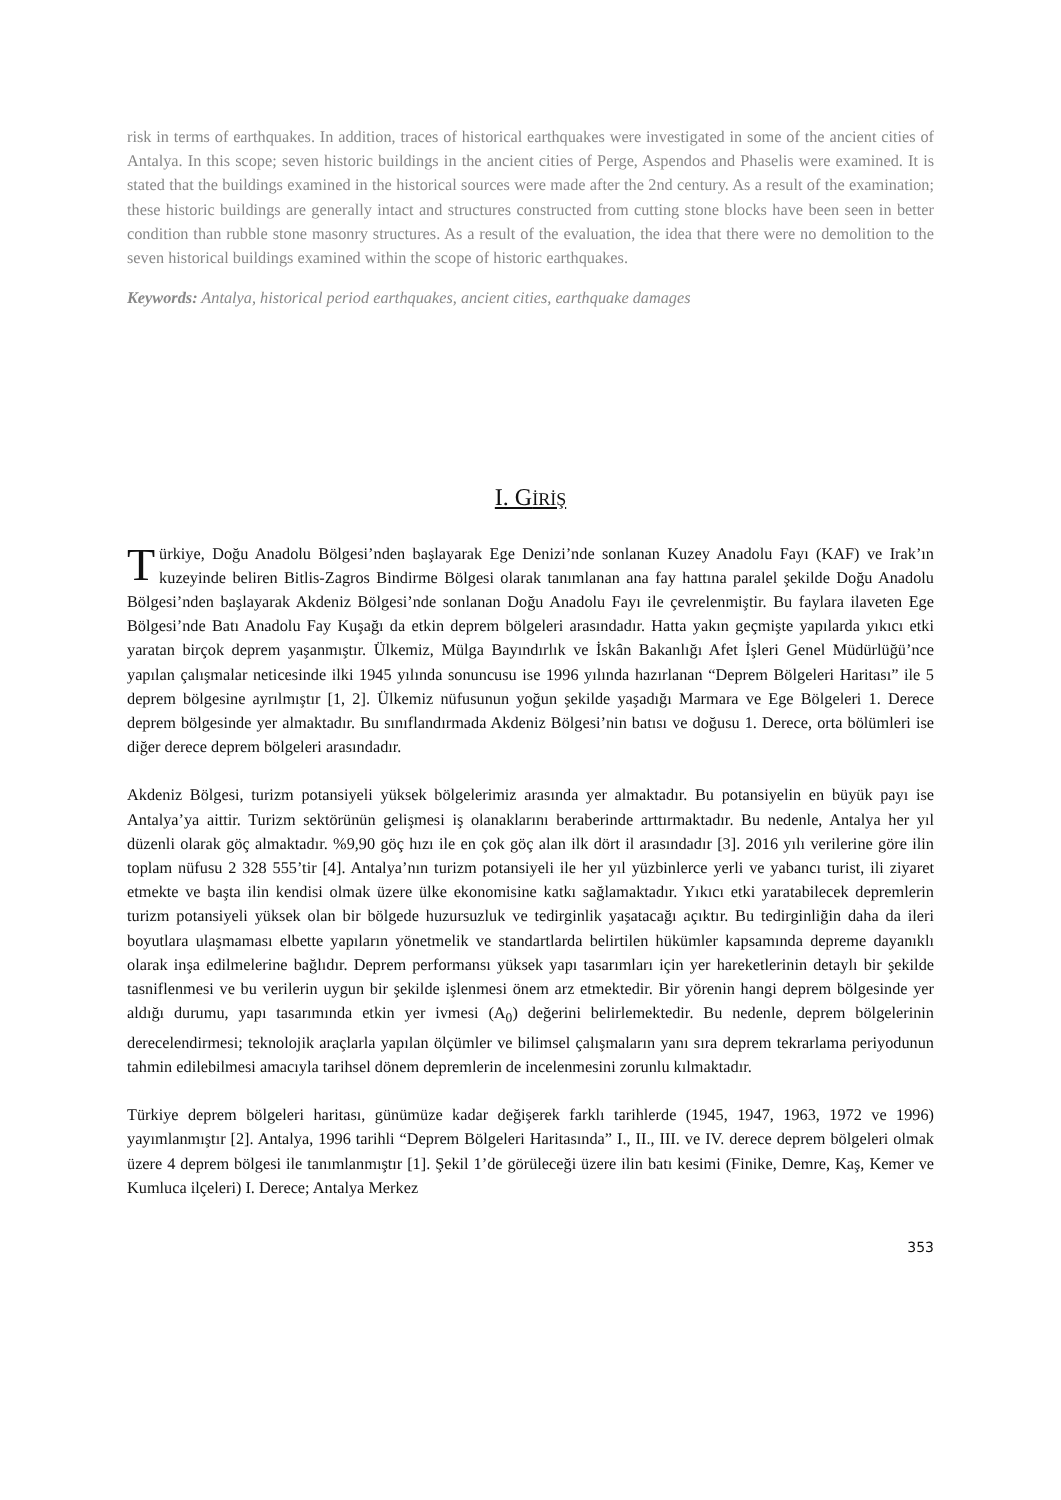risk in terms of earthquakes. In addition, traces of historical earthquakes were investigated in some of the ancient cities of Antalya. In this scope; seven historic buildings in the ancient cities of Perge, Aspendos and Phaselis were examined. It is stated that the buildings examined in the historical sources were made after the 2nd century. As a result of the examination; these historic buildings are generally intact and structures constructed from cutting stone blocks have been seen in better condition than rubble stone masonry structures. As a result of the evaluation, the idea that there were no demolition to the seven historical buildings examined within the scope of historic earthquakes.
Keywords: Antalya, historical period earthquakes, ancient cities, earthquake damages
I. GİRİŞ
Türkiye, Doğu Anadolu Bölgesi’nden başlayarak Ege Denizi’nde sonlanan Kuzey Anadolu Fayı (KAF) ve Irak’ın kuzeyinde beliren Bitlis-Zagros Bindirme Bölgesi olarak tanımlanan ana fay hattına paralel şekilde Doğu Anadolu Bölgesi’nden başlayarak Akdeniz Bölgesi’nde sonlanan Doğu Anadolu Fayı ile çevrelenmiştir. Bu faylara ilaveten Ege Bölgesi’nde Batı Anadolu Fay Kuşağı da etkin deprem bölgeleri arasındadır. Hatta yakın geçmişte yapılarda yıkıcı etki yaratan birçok deprem yaşanmıştır. Ülkemiz, Mülga Bayındırlık ve İskân Bakanlığı Afet İşleri Genel Müdürlüğü’nce yapılan çalışmalar neticesinde ilki 1945 yılında sonuncusu ise 1996 yılında hazırlanan “Deprem Bölgeleri Haritası” ile 5 deprem bölgesine ayrılmıştır [1, 2]. Ülkemiz nüfusunun yoğun şekilde yaşadığı Marmara ve Ege Bölgeleri 1. Derece deprem bölgesinde yer almaktadır. Bu sınıflandırmada Akdeniz Bölgesi’nin batısı ve doğusu 1. Derece, orta bölümleri ise diğer derece deprem bölgeleri arasındadır.
Akdeniz Bölgesi, turizm potansiyeli yüksek bölgelerimiz arasında yer almaktadır. Bu potansiyelin en büyük payı ise Antalya’ya aittir. Turizm sektörünün gelişmesi iş olanaklarını beraberinde arttırmaktadır. Bu nedenle, Antalya her yıl düzenli olarak göç almaktadır. %9,90 göç hızı ile en çok göç alan ilk dört il arasındadır [3]. 2016 yılı verilerine göre ilin toplam nüfusu 2 328 555’tir [4]. Antalya’nın turizm potansiyeli ile her yıl yüzbinlerce yerli ve yabancı turist, ili ziyaret etmekte ve başta ilin kendisi olmak üzere ülke ekonomisine katkı sağlamaktadır. Yıkıcı etki yaratabilecek depremlerin turizm potansiyeli yüksek olan bir bölgede huzursuzluk ve tedirginlik yaşatacağı açıktır. Bu tedirginliğin daha da ileri boyutlara ulaşmaması elbette yapıların yönetmelik ve standartlarda belirtilen hükümler kapsamında depreme dayanıklı olarak inşa edilmelerine bağlıdır. Deprem performansı yüksek yapı tasarımları için yer hareketlerinin detaylı bir şekilde tasniflenmesi ve bu verilerin uygun bir şekilde işlenmesi önem arz etmektedir. Bir yörenin hangi deprem bölgesinde yer aldığı durumu, yapı tasarımında etkin yer ivmesi (A<sub>0</sub>) değerini belirlemektedir. Bu nedenle, deprem bölgelerinin derecelendirmesi; teknolojik araçlarla yapılan ölçümler ve bilimsel çalışmaların yanı sıra deprem tekrarlama periyodunun tahmin edilebilmesi amacıyla tarihsel dönem depremlerin de incelenmesini zorunlu kılmaktadır.
Türkiye deprem bölgeleri haritası, günümüze kadar değişerek farklı tarihlerde (1945, 1947, 1963, 1972 ve 1996) yayımlanmıştır [2]. Antalya, 1996 tarihli “Deprem Bölgeleri Haritasında” I., II., III. ve IV. derece deprem bölgeleri olmak üzere 4 deprem bölgesi ile tanımlanmıştır [1]. Şekil 1’de görüleceği üzere ilin batı kesimi (Finike, Demre, Kaş, Kemer ve Kumluca ilçeleri) I. Derece; Antalya Merkez
353